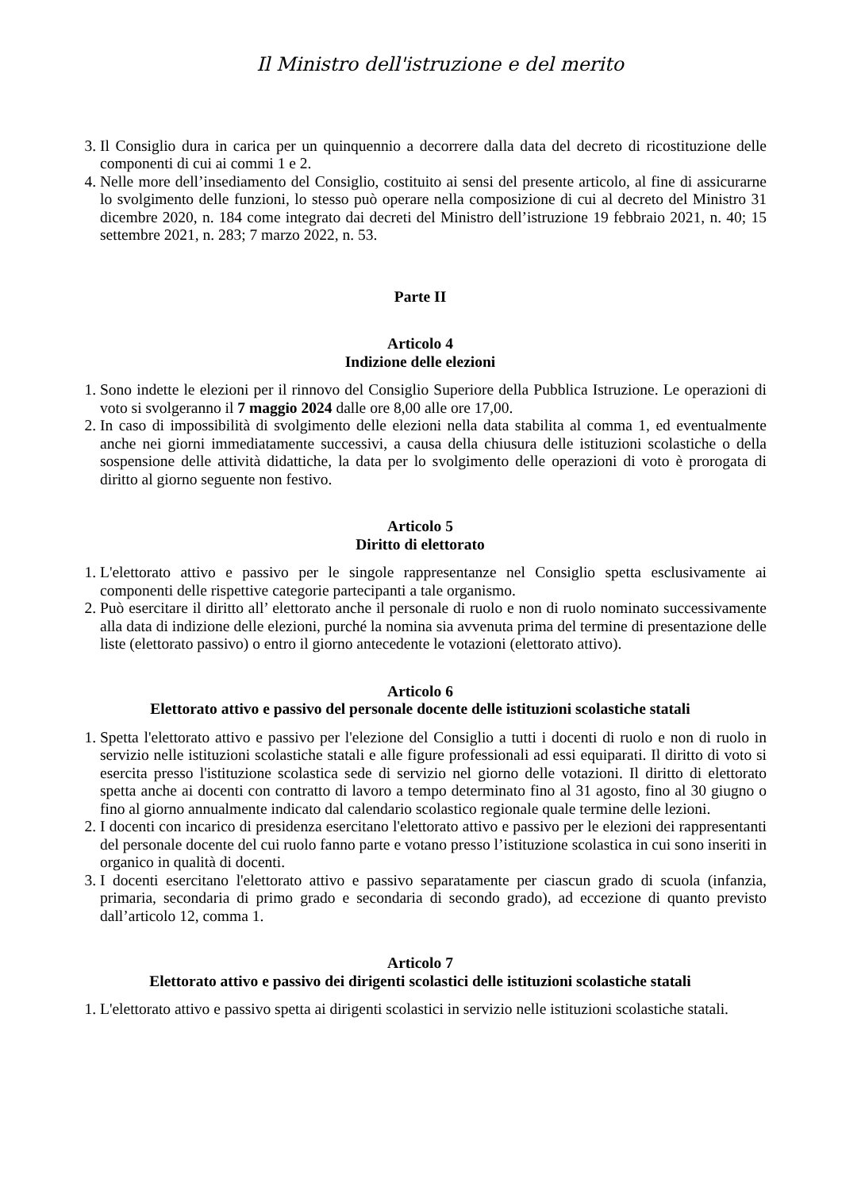Il Ministro dell'istruzione e del merito
3. Il Consiglio dura in carica per un quinquennio a decorrere dalla data del decreto di ricostituzione delle componenti di cui ai commi 1 e 2.
4. Nelle more dell’insediamento del Consiglio, costituito ai sensi del presente articolo, al fine di assicurarne lo svolgimento delle funzioni, lo stesso può operare nella composizione di cui al decreto del Ministro 31 dicembre 2020, n. 184 come integrato dai decreti del Ministro dell’istruzione 19 febbraio 2021, n. 40; 15 settembre 2021, n. 283; 7 marzo 2022, n. 53.
Parte II
Articolo 4
Indizione delle elezioni
1. Sono indette le elezioni per il rinnovo del Consiglio Superiore della Pubblica Istruzione. Le operazioni di voto si svolgeranno il 7 maggio 2024 dalle ore 8,00 alle ore 17,00.
2. In caso di impossibilità di svolgimento delle elezioni nella data stabilita al comma 1, ed eventualmente anche nei giorni immediatamente successivi, a causa della chiusura delle istituzioni scolastiche o della sospensione delle attività didattiche, la data per lo svolgimento delle operazioni di voto è prorogata di diritto al giorno seguente non festivo.
Articolo 5
Diritto di elettorato
1. L'elettorato attivo e passivo per le singole rappresentanze nel Consiglio spetta esclusivamente ai componenti delle rispettive categorie partecipanti a tale organismo.
2. Può esercitare il diritto all’ elettorato anche il personale di ruolo e non di ruolo nominato successivamente alla data di indizione delle elezioni, purché la nomina sia avvenuta prima del termine di presentazione delle liste (elettorato passivo) o entro il giorno antecedente le votazioni (elettorato attivo).
Articolo 6
Elettorato attivo e passivo del personale docente delle istituzioni scolastiche statali
1. Spetta l'elettorato attivo e passivo per l'elezione del Consiglio a tutti i docenti di ruolo e non di ruolo in servizio nelle istituzioni scolastiche statali e alle figure professionali ad essi equiparati. Il diritto di voto si esercita presso l'istituzione scolastica sede di servizio nel giorno delle votazioni. Il diritto di elettorato spetta anche ai docenti con contratto di lavoro a tempo determinato fino al 31 agosto, fino al 30 giugno o fino al giorno annualmente indicato dal calendario scolastico regionale quale termine delle lezioni.
2. I docenti con incarico di presidenza esercitano l'elettorato attivo e passivo per le elezioni dei rappresentanti del personale docente del cui ruolo fanno parte e votano presso l’istituzione scolastica in cui sono inseriti in organico in qualità di docenti.
3. I docenti esercitano l'elettorato attivo e passivo separatamente per ciascun grado di scuola (infanzia, primaria, secondaria di primo grado e secondaria di secondo grado), ad eccezione di quanto previsto dall’articolo 12, comma 1.
Articolo 7
Elettorato attivo e passivo dei dirigenti scolastici delle istituzioni scolastiche statali
1. L'elettorato attivo e passivo spetta ai dirigenti scolastici in servizio nelle istituzioni scolastiche statali.